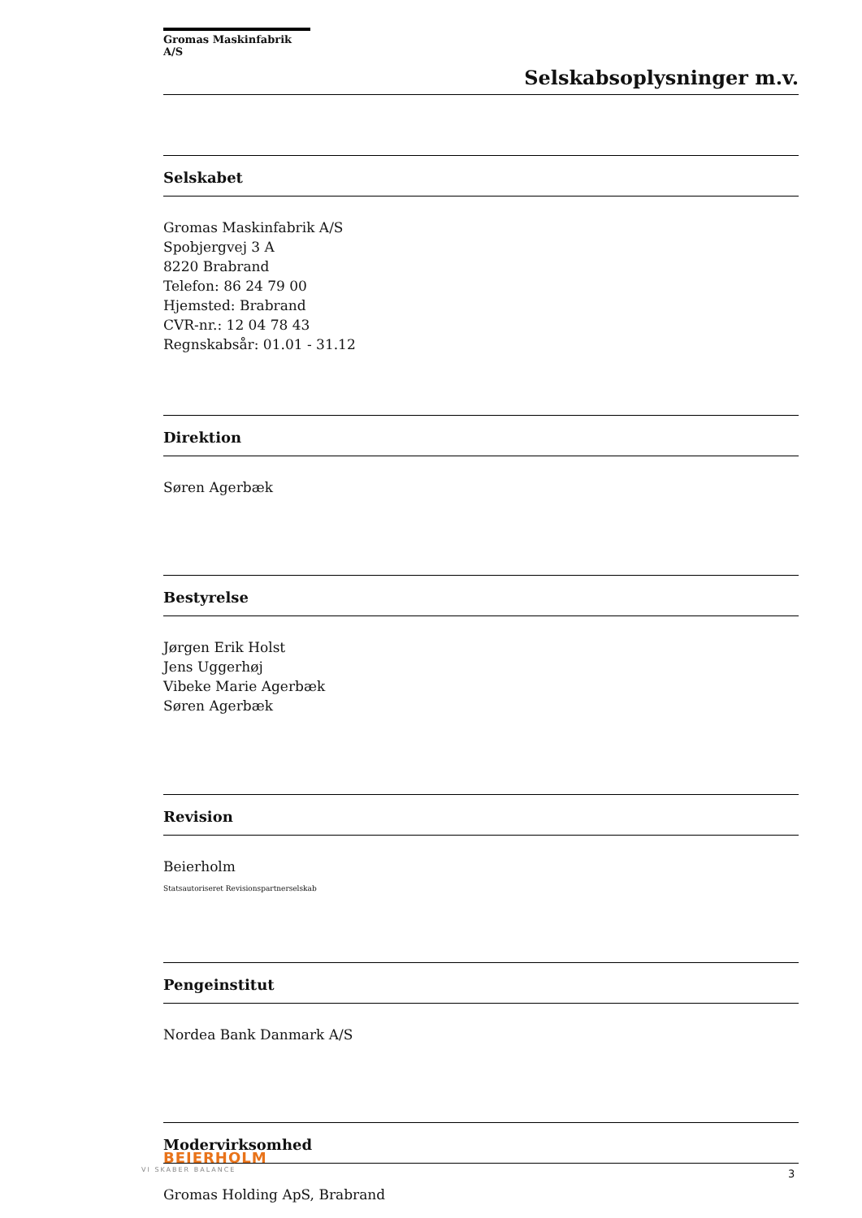Gromas Maskinfabrik A/S
Selskabsoplysninger m.v.
Selskabet
Gromas Maskinfabrik A/S
Spobjergvej 3 A
8220 Brabrand
Telefon: 86 24 79 00
Hjemsted: Brabrand
CVR-nr.: 12 04 78 43
Regnskabsår: 01.01 - 31.12
Direktion
Søren Agerbæk
Bestyrelse
Jørgen Erik Holst
Jens Uggerhøj
Vibeke Marie Agerbæk
Søren Agerbæk
Revision
Beierholm
Statsautoriseret Revisionspartnerselskab
Pengeinstitut
Nordea Bank Danmark A/S
Modervirksomhed
Gromas Holding ApS, Brabrand
BEIERHOLM
VI SKABER BALANCE
3